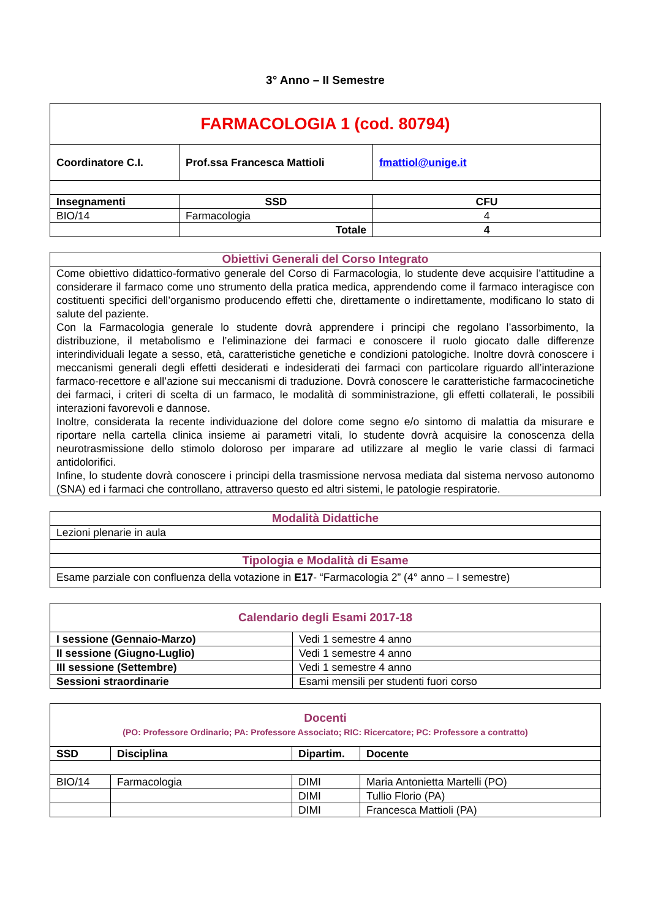3° Anno – II Semestre
| FARMACOLOGIA 1 (cod. 80794) | | |
| Coordinatore C.I. | Prof.ssa Francesca Mattioli | fmattiol@unige.it |
| Insegnamenti | SSD | CFU |
| BIO/14 | Farmacologia | 4 |
| | Totale | 4 |
| Obiettivi Generali del Corso Integrato |
| Come obiettivo didattico-formativo generale del Corso di Farmacologia, lo studente deve acquisire l’attitudine a considerare il farmaco come uno strumento della pratica medica, apprendendo come il farmaco interagisce con costituenti specifici dell’organismo producendo effetti che, direttamente o indirettamente, modificano lo stato di salute del paziente. Con la Farmacologia generale lo studente dovrà apprendere i principi che regolano l’assorbimento, la distribuzione, il metabolismo e l’eliminazione dei farmaci e conoscere il ruolo giocato dalle differenze interindividuali legate a sesso, età, caratteristiche genetiche e condizioni patologiche. Inoltre dovrà conoscere i meccanismi generali degli effetti desiderati e indesiderati dei farmaci con particolare riguardo all’interazione farmaco-recettore e all’azione sui meccanismi di traduzione. Dovrà conoscere le caratteristiche farmacocinetiche dei farmaci, i criteri di scelta di un farmaco, le modalità di somministrazione, gli effetti collaterali, le possibili interazioni favorevoli e dannose. Inoltre, considerata la recente individuazione del dolore come segno e/o sintomo di malattia da misurare e riportare nella cartella clinica insieme ai parametri vitali, lo studente dovrà acquisire la conoscenza della neurotrasmissione dello stimolo doloroso per imparare ad utilizzare al meglio le varie classi di farmaci antidolorifici. Infine, lo studente dovrà conoscere i principi della trasmissione nervosa mediata dal sistema nervoso autonomo (SNA) ed i farmaci che controllano, attraverso questo ed altri sistemi, le patologie respiratorie. |
| Modalità Didattiche |
| Lezioni plenarie in aula |
| Tipologia e Modalità di Esame |
| Esame parziale con confluenza della votazione in E17 - “Farmacologia 2” (4° anno – I semestre) |
| Calendario degli Esami 2017-18 | |
| I sessione (Gennaio-Marzo) | Vedi 1 semestre 4 anno |
| II sessione (Giugno-Luglio) | Vedi 1 semestre 4 anno |
| III sessione (Settembre) | Vedi 1 semestre 4 anno |
| Sessioni straordinarie | Esami mensili per studenti fuori corso |
| Docenti (PO: Professore Ordinario; PA: Professore Associato; RIC: Ricercatore; PC: Professore a contratto) | | | |
| SSD | Disciplina | Dipartim. | Docente |
| BIO/14 | Farmacologia | DIMI | Maria Antonietta Martelli (PO) |
| | | DIMI | Tullio Florio (PA) |
| | | DIMI | Francesca Mattioli (PA) |